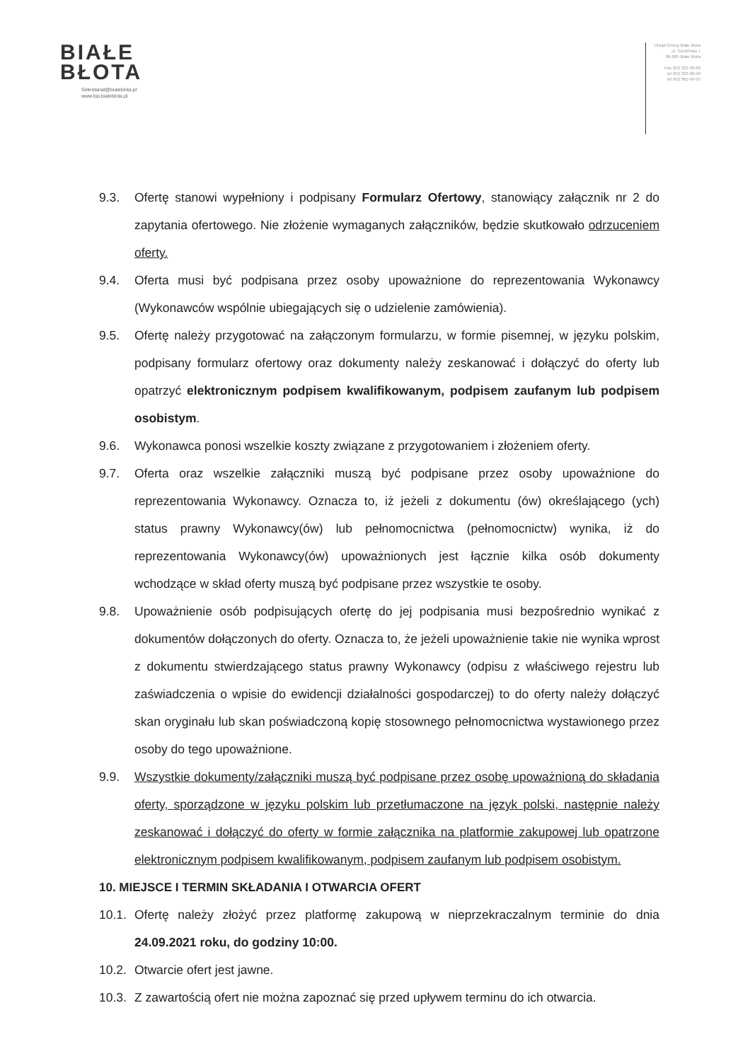BIAŁE
BŁOTA
Sekretariat@bialeblota.pl
www.bip.bialeblota.pl
Urząd Gminy Białe Błota
ul. Szubińska 7
86-005 Białe Błota
Fax 052 323-90-80
tel 052 323-90-90
tel 052 381-40-95
9.3. Ofertę stanowi wypełniony i podpisany Formularz Ofertowy, stanowiący załącznik nr 2 do zapytania ofertowego. Nie złożenie wymaganych załączników, będzie skutkowało odrzuceniem oferty.
9.4. Oferta musi być podpisana przez osoby upoważnione do reprezentowania Wykonawcy (Wykonawców wspólnie ubiegających się o udzielenie zamówienia).
9.5. Ofertę należy przygotować na załączonym formularzu, w formie pisemnej, w języku polskim, podpisany formularz ofertowy oraz dokumenty należy zeskanować i dołączyć do oferty lub opatrzyć elektronicznym podpisem kwalifikowanym, podpisem zaufanym lub podpisem osobistym.
9.6. Wykonawca ponosi wszelkie koszty związane z przygotowaniem i złożeniem oferty.
9.7. Oferta oraz wszelkie załączniki muszą być podpisane przez osoby upoważnione do reprezentowania Wykonawcy. Oznacza to, iż jeżeli z dokumentu (ów) określającego (ych) status prawny Wykonawcy(ów) lub pełnomocnictwa (pełnomocnictw) wynika, iż do reprezentowania Wykonawcy(ów) upoważnionych jest łącznie kilka osób dokumenty wchodzące w skład oferty muszą być podpisane przez wszystkie te osoby.
9.8. Upoważnienie osób podpisujących ofertę do jej podpisania musi bezpośrednio wynikać z dokumentów dołączonych do oferty. Oznacza to, że jeżeli upoważnienie takie nie wynika wprost z dokumentu stwierdzającego status prawny Wykonawcy (odpisu z właściwego rejestru lub zaświadczenia o wpisie do ewidencji działalności gospodarczej) to do oferty należy dołączyć skan oryginału lub skan poświadczoną kopię stosownego pełnomocnictwa wystawionego przez osoby do tego upoważnione.
9.9. Wszystkie dokumenty/załączniki muszą być podpisane przez osobę upoważnioną do składania oferty, sporządzone w języku polskim lub przetłumaczone na język polski, następnie należy zeskanować i dołączyć do oferty w formie załącznika na platformie zakupowej lub opatrzone elektronicznym podpisem kwalifikowanym, podpisem zaufanym lub podpisem osobistym.
10. MIEJSCE I TERMIN SKŁADANIA I OTWARCIA OFERT
10.1. Ofertę należy złożyć przez platformę zakupową w nieprzekraczalnym terminie do dnia 24.09.2021 roku, do godziny 10:00.
10.2. Otwarcie ofert jest jawne.
10.3. Z zawartością ofert nie można zapoznać się przed upływem terminu do ich otwarcia.